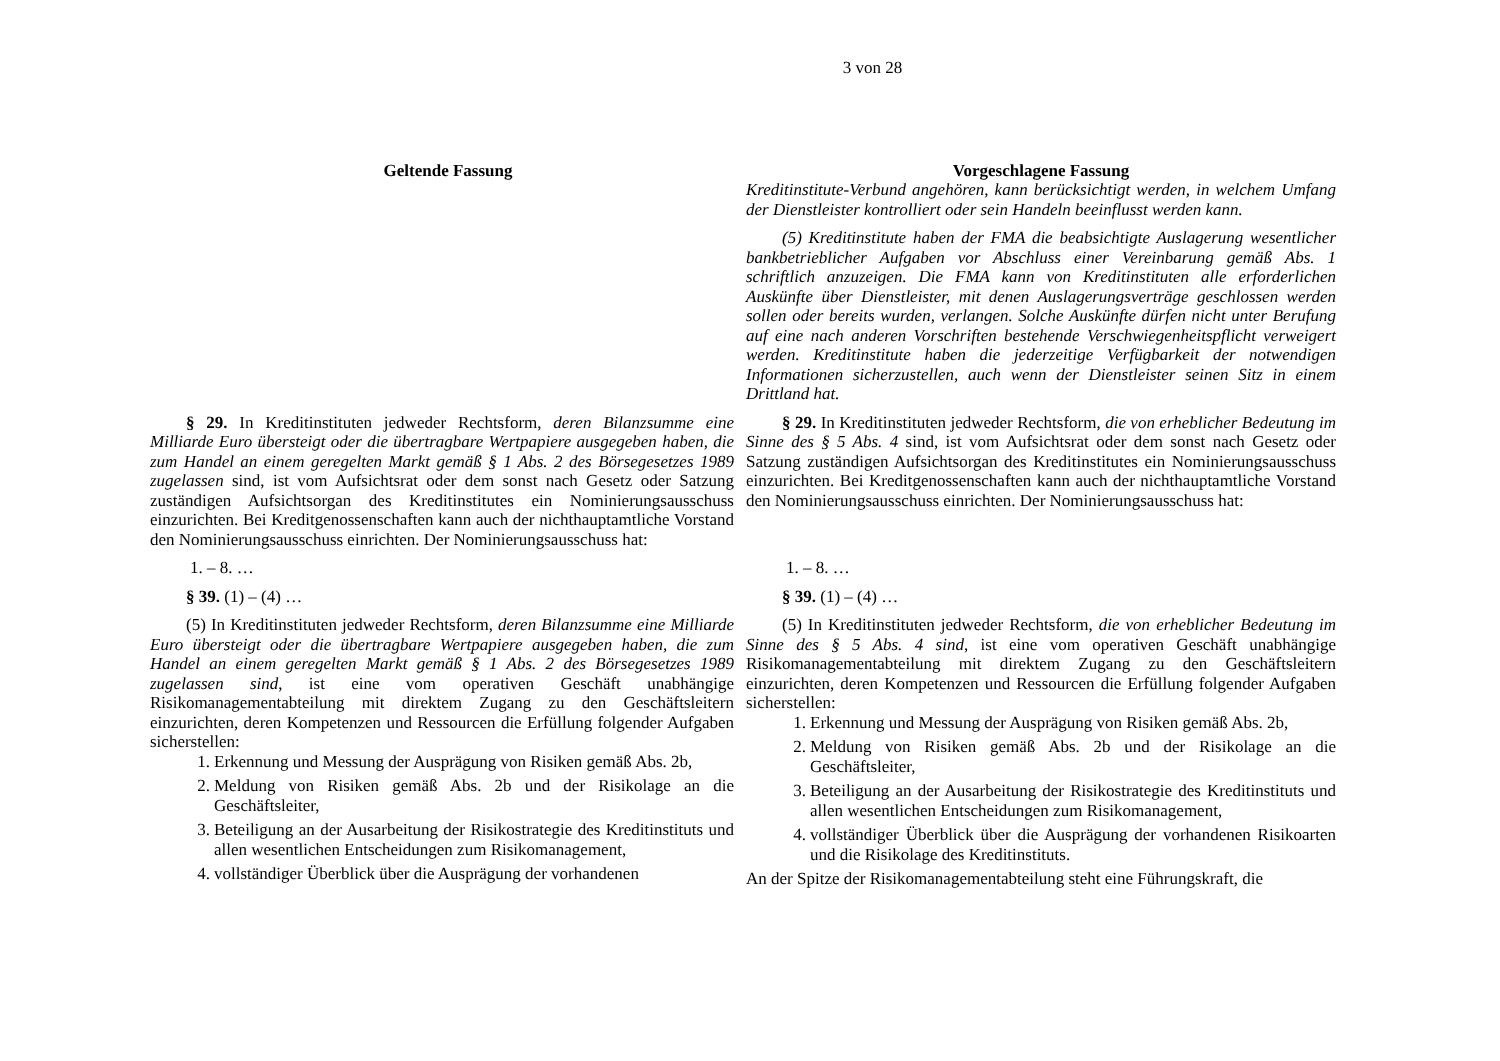3 von 28
| Geltende Fassung | Vorgeschlagene Fassung |
| --- | --- |
| | Kreditinstitute-Verbund angehören, kann berücksichtigt werden, in welchem Umfang der Dienstleister kontrolliert oder sein Handeln beeinflusst werden kann. |
| | (5) Kreditinstitute haben der FMA die beabsichtigte Auslagerung wesentlicher bankbetrieblicher Aufgaben vor Abschluss einer Vereinbarung gemäß Abs. 1 schriftlich anzuzeigen. Die FMA kann von Kreditinstituten alle erforderlichen Auskünfte über Dienstleister, mit denen Auslagerungsverträge geschlossen werden sollen oder bereits wurden, verlangen. Solche Auskünfte dürfen nicht unter Berufung auf eine nach anderen Vorschriften bestehende Verschwiegenheitspflicht verweigert werden. Kreditinstitute haben die jederzeitige Verfügbarkeit der notwendigen Informationen sicherzustellen, auch wenn der Dienstleister seinen Sitz in einem Drittland hat. |
| § 29. In Kreditinstituten jedweder Rechtsform, deren Bilanzsumme eine Milliarde Euro übersteigt oder die übertragbare Wertpapiere ausgegeben haben, die zum Handel an einem geregelten Markt gemäß § 1 Abs. 2 des Börsegesetzes 1989 zugelassen sind, ist vom Aufsichtsrat oder dem sonst nach Gesetz oder Satzung zuständigen Aufsichtsorgan des Kreditinstitutes ein Nominierungsausschuss einzurichten. Bei Kreditgenossenschaften kann auch der nichthauptamtliche Vorstand den Nominierungsausschuss einrichten. Der Nominierungsausschuss hat: | § 29. In Kreditinstituten jedweder Rechtsform, die von erheblicher Bedeutung im Sinne des § 5 Abs. 4 sind, ist vom Aufsichtsrat oder dem sonst nach Gesetz oder Satzung zuständigen Aufsichtsorgan des Kreditinstitutes ein Nominierungsausschuss einzurichten. Bei Kreditgenossenschaften kann auch der nichthauptamtliche Vorstand den Nominierungsausschuss einrichten. Der Nominierungsausschuss hat: |
| 1. – 8. … | 1. – 8. … |
| § 39. (1) – (4) … | § 39. (1) – (4) … |
| (5) In Kreditinstituten jedweder Rechtsform, deren Bilanzsumme eine Milliarde Euro übersteigt oder die übertragbare Wertpapiere ausgegeben haben, die zum Handel an einem geregelten Markt gemäß § 1 Abs. 2 des Börsegesetzes 1989 zugelassen sind , ist eine vom operativen Geschäft unabhängige Risikomanagementabteilung mit direktem Zugang zu den Geschäftsleitern einzurichten, deren Kompetenzen und Ressourcen die Erfüllung folgender Aufgaben sicherstellen: 1. Erkennung und Messung der Ausprägung von Risiken gemäß Abs. 2b, 2. Meldung von Risiken gemäß Abs. 2b und der Risikolage an die Geschäftsleiter, 3. Beteiligung an der Ausarbeitung der Risikostrategie des Kreditinstituts und allen wesentlichen Entscheidungen zum Risikomanagement, 4. vollständiger Überblick über die Ausprägung der vorhandenen | (5) In Kreditinstituten jedweder Rechtsform, die von erheblicher Bedeutung im Sinne des § 5 Abs. 4 sind , ist eine vom operativen Geschäft unabhängige Risikomanagementabteilung mit direktem Zugang zu den Geschäftsleitern einzurichten, deren Kompetenzen und Ressourcen die Erfüllung folgender Aufgaben sicherstellen: 1. Erkennung und Messung der Ausprägung von Risiken gemäß Abs. 2b, 2. Meldung von Risiken gemäß Abs. 2b und der Risikolage an die Geschäftsleiter, 3. Beteiligung an der Ausarbeitung der Risikostrategie des Kreditinstituts und allen wesentlichen Entscheidungen zum Risikomanagement, 4. vollständiger Überblick über die Ausprägung der vorhandenen Risikoarten und die Risikolage des Kreditinstituts. An der Spitze der Risikomanagementabteilung steht eine Führungskraft, die |